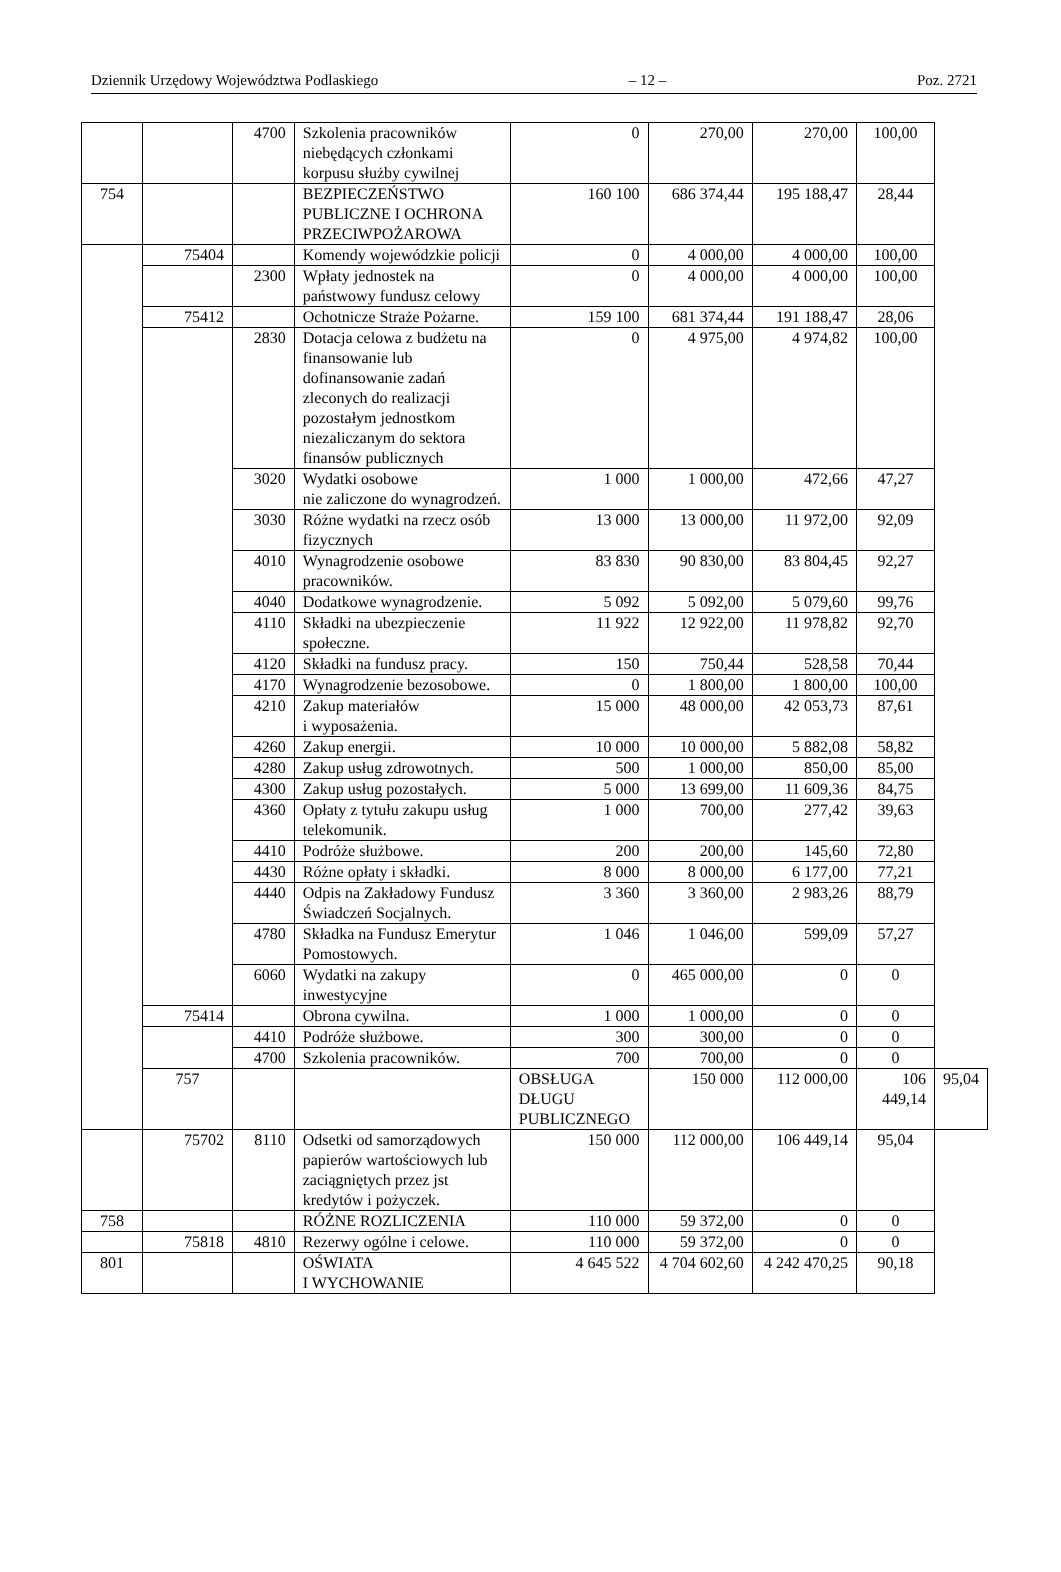Dziennik Urzędowy Województwa Podlaskiego – 12 – Poz. 2721
| | | 4700 | Szkolenia pracowników niebędących członkami korpusu służby cywilnej | 0 | 270,00 | 270,00 | 100,00 | |
| 754 | | | BEZPIECZEŃSTWO PUBLICZNE I OCHRONA PRZECIWPOŻAROWA | 160 100 | 686 374,44 | 195 188,47 | 28,44 | |
| | 75404 | | Komendy wojewódzkie policji | 0 | 4 000,00 | 4 000,00 | 100,00 | |
| | | 2300 | Wpłaty jednostek na państwowy fundusz celowy | 0 | 4 000,00 | 4 000,00 | 100,00 | |
| | 75412 | | Ochotnicze Straże Pożarne. | 159 100 | 681 374,44 | 191 188,47 | 28,06 | |
| | | 2830 | Dotacja celowa z budżetu na finansowanie lub dofinansowanie zadań zleconych do realizacji pozostałym jednostkom niezaliczanym do sektora finansów publicznych | 0 | 4 975,00 | 4 974,82 | 100,00 | |
| | | 3020 | Wydatki osobowe nie zaliczone do wynagrodzeń. | 1 000 | 1 000,00 | 472,66 | 47,27 | |
| | | 3030 | Różne wydatki na rzecz osób fizycznych | 13 000 | 13 000,00 | 11 972,00 | 92,09 | |
| | | 4010 | Wynagrodzenie osobowe pracowników. | 83 830 | 90 830,00 | 83 804,45 | 92,27 | |
| | | 4040 | Dodatkowe wynagrodzenie. | 5 092 | 5 092,00 | 5 079,60 | 99,76 | |
| | | 4110 | Składki na ubezpieczenie społeczne. | 11 922 | 12 922,00 | 11 978,82 | 92,70 | |
| | | 4120 | Składki na fundusz pracy. | 150 | 750,44 | 528,58 | 70,44 | |
| | | 4170 | Wynagrodzenie bezosobowe. | 0 | 1 800,00 | 1 800,00 | 100,00 | |
| | | 4210 | Zakup materiałów i wyposażenia. | 15 000 | 48 000,00 | 42 053,73 | 87,61 | |
| | | 4260 | Zakup energii. | 10 000 | 10 000,00 | 5 882,08 | 58,82 | |
| | | 4280 | Zakup usług zdrowotnych. | 500 | 1 000,00 | 850,00 | 85,00 | |
| | | 4300 | Zakup usług pozostałych. | 5 000 | 13 699,00 | 11 609,36 | 84,75 | |
| | | 4360 | Opłaty z tytułu zakupu usług telekomunik. | 1 000 | 700,00 | 277,42 | 39,63 | |
| | | 4410 | Podróże służbowe. | 200 | 200,00 | 145,60 | 72,80 | |
| | | 4430 | Różne opłaty i składki. | 8 000 | 8 000,00 | 6 177,00 | 77,21 | |
| | | 4440 | Odpis na Zakładowy Fundusz Świadczeń Socjalnych. | 3 360 | 3 360,00 | 2 983,26 | 88,79 | |
| | | 4780 | Składka na Fundusz Emerytur Pomostowych. | 1 046 | 1 046,00 | 599,09 | 57,27 | |
| | | 6060 | Wydatki na zakupy inwestycyjne | 0 | 465 000,00 | 0 | 0 | |
| | 75414 | | Obrona cywilna. | 1 000 | 1 000,00 | 0 | 0 | |
| | | 4410 | Podróże służbowe. | 300 | 300,00 | 0 | 0 | |
| | | 4700 | Szkolenia pracowników. | 700 | 700,00 | 0 | 0 | |
| | 757 | | | OBSŁUGA DŁUGU PUBLICZNEGO | 150 000 | 112 000,00 | 106 449,14 | 95,04 |
| | 75702 | 8110 | Odsetki od samorządowych papierów wartościowych lub zaciągniętych przez jst kredytów i pożyczek. | 150 000 | 112 000,00 | 106 449,14 | 95,04 | |
| 758 | | | RÓŻNE ROZLICZENIA | 110 000 | 59 372,00 | 0 | 0 | |
| | 75818 | 4810 | Rezerwy ogólne i celowe. | 110 000 | 59 372,00 | 0 | 0 | |
| 801 | | | OŚWIATA I WYCHOWANIE | 4 645 522 | 4 704 602,60 | 4 242 470,25 | 90,18 | |